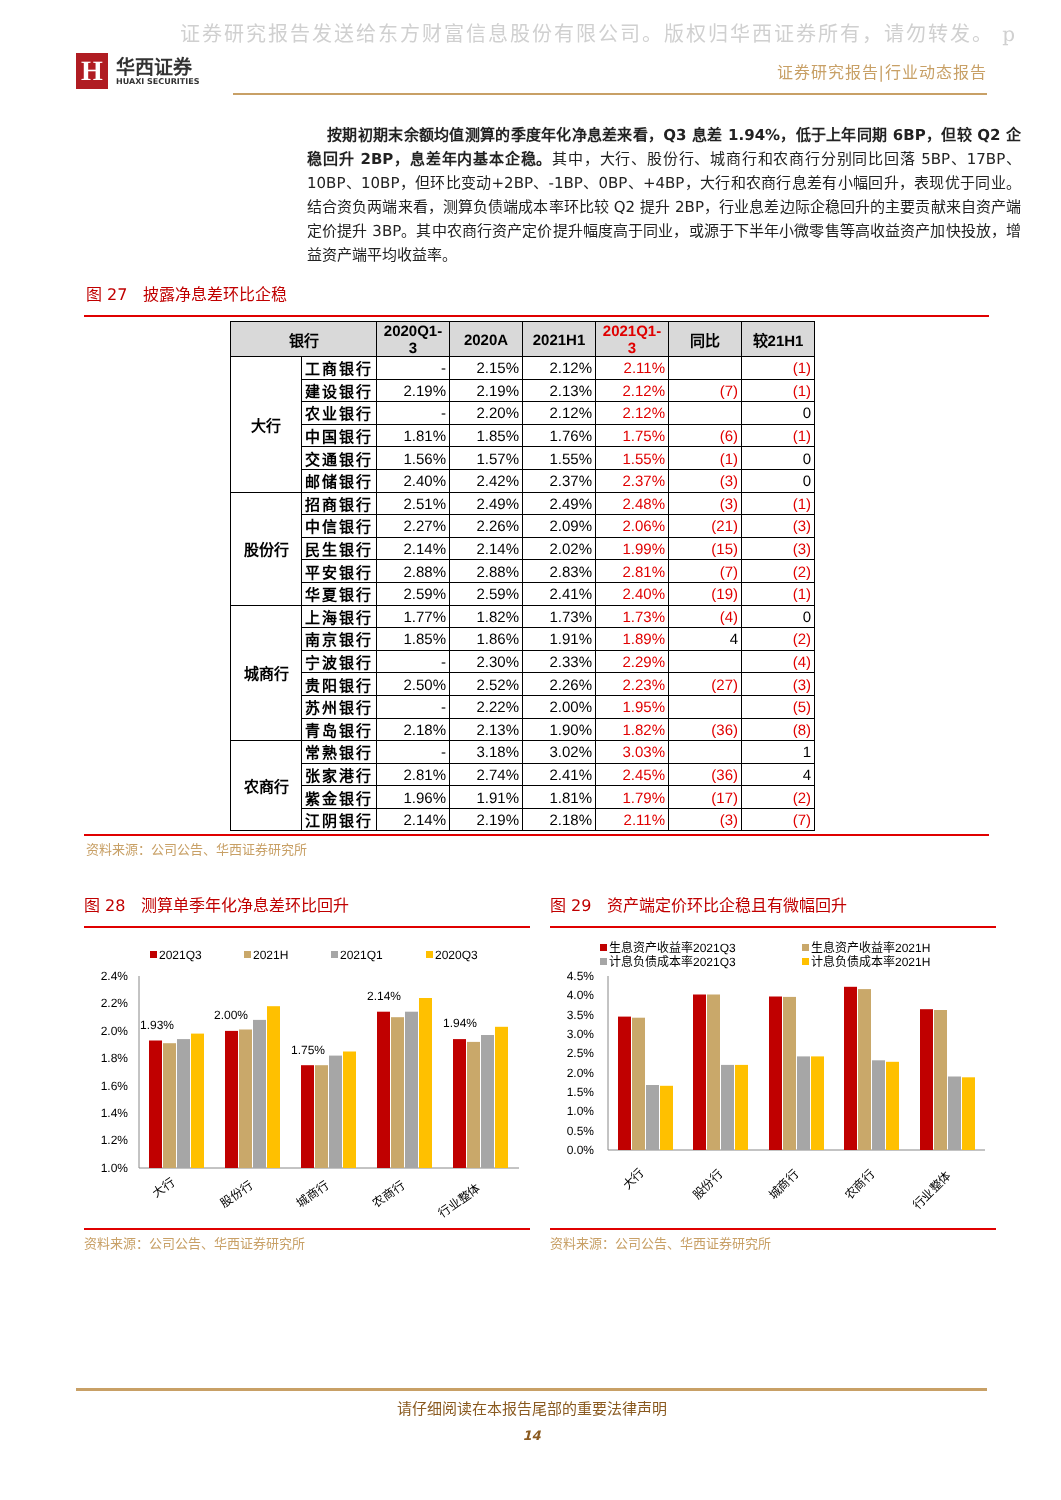证券研究报告发送给东方财富信息股份有限公司。版权归华西证券所有，请勿转发。 p
H
华西证券
HUAXI SECURITIES
证券研究报告|行业动态报告
按期初期末余额均值测算的季度年化净息差来看，Q3 息差 1.94%，低于上年同期 6BP，但较 Q2 企稳回升 2BP，息差年内基本企稳。其中，大行、股份行、城商行和农商行分别同比回落 5BP、17BP、10BP、10BP，但环比变动+2BP、-1BP、0BP、+4BP，大行和农商行息差有小幅回升，表现优于同业。结合资负两端来看，测算负债端成本率环比较 Q2 提升 2BP，行业息差边际企稳回升的主要贡献来自资产端定价提升 3BP。其中农商行资产定价提升幅度高于同业，或源于下半年小微零售等高收益资产加快投放，增益资产端平均收益率。
图 27 披露净息差环比企稳
| 银行 | | 2020Q1-3 | 2020A | 2021H1 | 2021Q1-3 | 同比 | 较21H1 |
| --- | --- | --- | --- | --- | --- | --- | --- |
| 大行 | 工商银行 | - | 2.15% | 2.12% | 2.11% | | (1) |
| | 建设银行 | 2.19% | 2.19% | 2.13% | 2.12% | (7) | (1) |
| | 农业银行 | - | 2.20% | 2.12% | 2.12% | | 0 |
| | 中国银行 | 1.81% | 1.85% | 1.76% | 1.75% | (6) | (1) |
| | 交通银行 | 1.56% | 1.57% | 1.55% | 1.55% | (1) | 0 |
| | 邮储银行 | 2.40% | 2.42% | 2.37% | 2.37% | (3) | 0 |
| 股份行 | 招商银行 | 2.51% | 2.49% | 2.49% | 2.48% | (3) | (1) |
| | 中信银行 | 2.27% | 2.26% | 2.09% | 2.06% | (21) | (3) |
| | 民生银行 | 2.14% | 2.14% | 2.02% | 1.99% | (15) | (3) |
| | 平安银行 | 2.88% | 2.88% | 2.83% | 2.81% | (7) | (2) |
| | 华夏银行 | 2.59% | 2.59% | 2.41% | 2.40% | (19) | (1) |
| 城商行 | 上海银行 | 1.77% | 1.82% | 1.73% | 1.73% | (4) | 0 |
| | 南京银行 | 1.85% | 1.86% | 1.91% | 1.89% | 4 | (2) |
| | 宁波银行 | - | 2.30% | 2.33% | 2.29% | | (4) |
| | 贵阳银行 | 2.50% | 2.52% | 2.26% | 2.23% | (27) | (3) |
| | 苏州银行 | - | 2.22% | 2.00% | 1.95% | | (5) |
| | 青岛银行 | 2.18% | 2.13% | 1.90% | 1.82% | (36) | (8) |
| 农商行 | 常熟银行 | - | 3.18% | 3.02% | 3.03% | | 1 |
| | 张家港行 | 2.81% | 2.74% | 2.41% | 2.45% | (36) | 4 |
| | 紫金银行 | 1.96% | 1.91% | 1.81% | 1.79% | (17) | (2) |
| | 江阴银行 | 2.14% | 2.19% | 2.18% | 2.11% | (3) | (7) |
资料来源：公司公告、华西证券研究所
图 28 测算单季年化净息差环比回升
2021Q3
2021H
2021Q1
2020Q3
2.4%
2.2%
2.0%
1.8%
1.6%
1.4%
1.2%
1.0%
1.93%
2.00%
1.75%
2.14%
1.94%
大行
股份行
城商行
农商行
行业整体
资料来源：公司公告、华西证券研究所
图 29 资产端定价环比企稳且有微幅回升
生息资产收益率2021Q3
生息资产收益率2021H
计息负债成本率2021Q3
计息负债成本率2021H
4.5%
4.0%
3.5%
3.0%
2.5%
2.0%
1.5%
1.0%
0.5%
0.0%
大行
股份行
城商行
农商行
行业整体
资料来源：公司公告、华西证券研究所
请仔细阅读在本报告尾部的重要法律声明
14